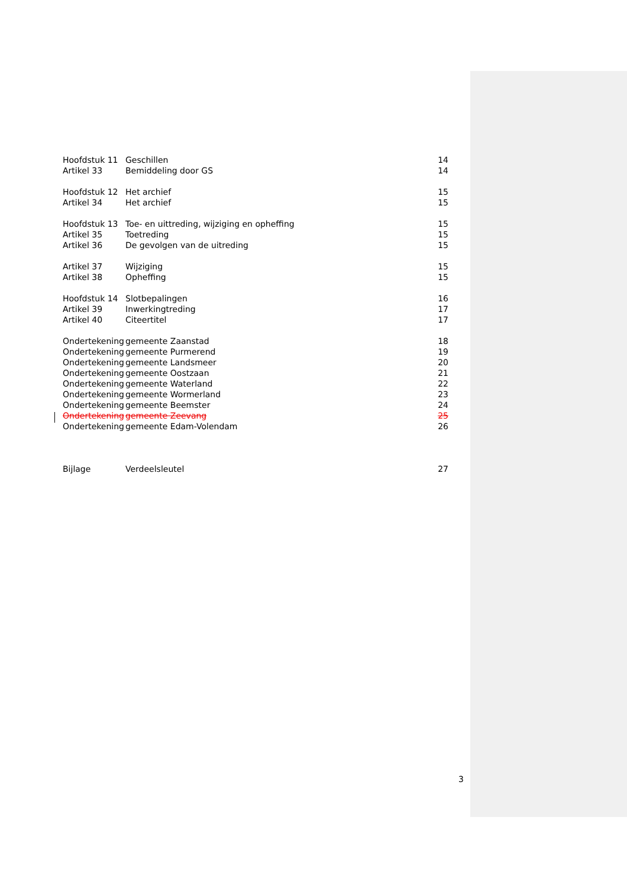| Hoofdstuk 11 | Geschillen | 14 |
| Artikel 33 | Bemiddeling door GS | 14 |
| Hoofdstuk 12 | Het archief | 15 |
| Artikel 34 | Het archief | 15 |
| Hoofdstuk 13 | Toe- en uittreding, wijziging en opheffing | 15 |
| Artikel 35 | Toetreding | 15 |
| Artikel 36 | De gevolgen van de uitreding | 15 |
| Artikel 37 | Wijziging | 15 |
| Artikel 38 | Opheffing | 15 |
| Hoofdstuk 14 | Slotbepalingen | 16 |
| Artikel 39 | Inwerkingtreding | 17 |
| Artikel 40 | Citeertitel | 17 |
| Ondertekening | gemeente Zaanstad | 18 |
| Ondertekening | gemeente Purmerend | 19 |
| Ondertekening | gemeente Landsmeer | 20 |
| Ondertekening | gemeente Oostzaan | 21 |
| Ondertekening | gemeente Waterland | 22 |
| Ondertekening | gemeente Wormerland | 23 |
| Ondertekening | gemeente Beemster | 24 |
| Ondertekening | gemeente Zeevang | 25 |
| Ondertekening | gemeente Edam-Volendam | 26 |
| Bijlage | Verdeelsleutel | 27 |
3